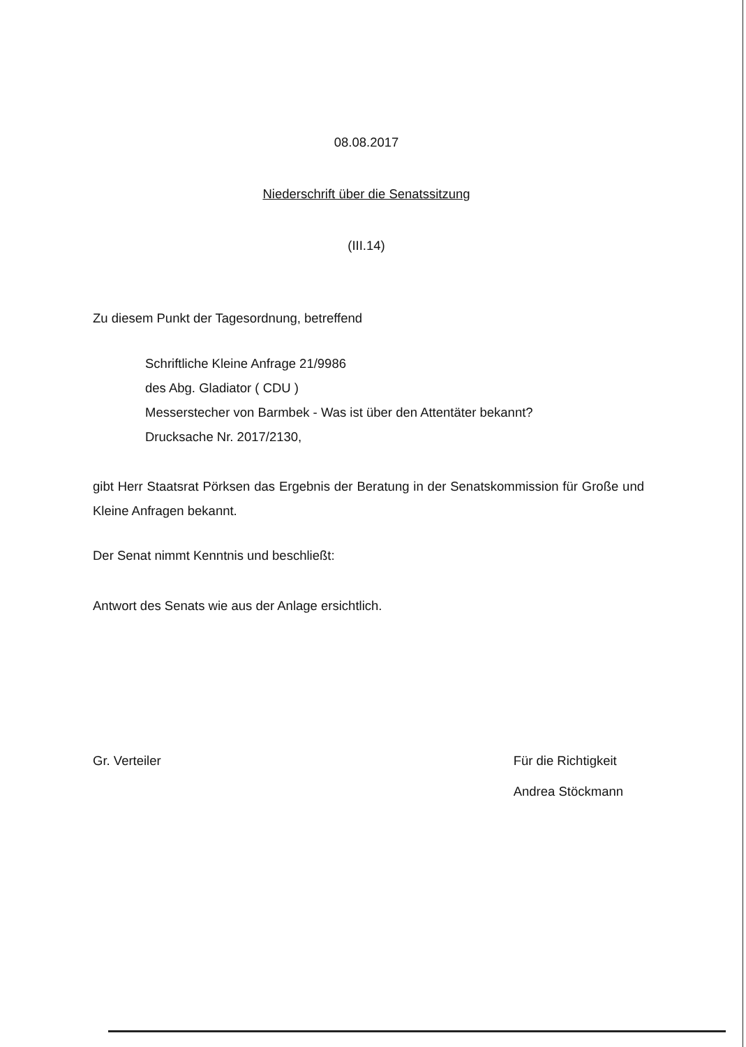08.08.2017
Niederschrift über die Senatssitzung
(III.14)
Zu diesem Punkt der Tagesordnung, betreffend
Schriftliche Kleine Anfrage 21/9986
des Abg. Gladiator ( CDU )
Messerstecher von Barmbek - Was ist über den Attentäter bekannt?
Drucksache Nr. 2017/2130,
gibt Herr Staatsrat Pörksen das Ergebnis der Beratung in der Senatskommission für Große und Kleine Anfragen bekannt.
Der Senat nimmt Kenntnis und beschließt:
Antwort des Senats wie aus der Anlage ersichtlich.
Gr. Verteiler Für die Richtigkeit
Andrea Stöckmann